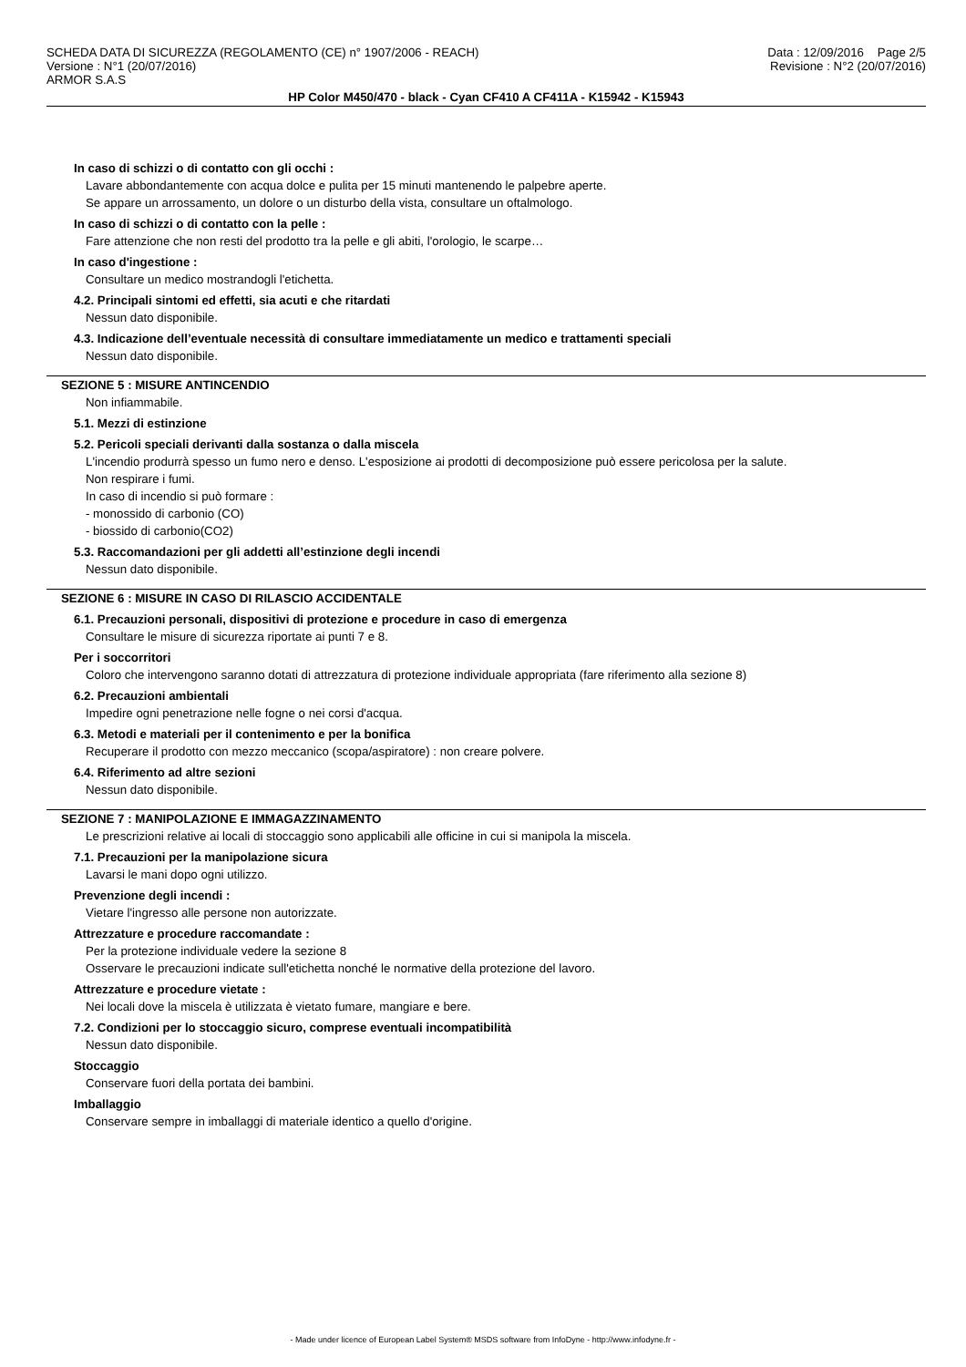SCHEDA DATA DI SICUREZZA (REGOLAMENTO (CE) n° 1907/2006 - REACH)
Versione : N°1 (20/07/2016)
ARMOR S.A.S
Data : 12/09/2016 Page 2/5
Revisione : N°2 (20/07/2016)
HP Color M450/470 - black - Cyan CF410 A CF411A - K15942 - K15943
In caso di schizzi o di contatto con gli occhi :
Lavare abbondantemente con acqua dolce e pulita per 15 minuti mantenendo le palpebre aperte.
Se appare un arrossamento, un dolore o un disturbo della vista, consultare un oftalmologo.
In caso di schizzi o di contatto con la pelle :
Fare attenzione che non resti del prodotto tra la pelle e gli abiti, l'orologio, le scarpe…
In caso d'ingestione :
Consultare un medico mostrandogli l'etichetta.
4.2. Principali sintomi ed effetti, sia acuti e che ritardati
Nessun dato disponibile.
4.3. Indicazione dell’eventuale necessità di consultare immediatamente un medico e trattamenti speciali
Nessun dato disponibile.
SEZIONE 5 : MISURE ANTINCENDIO
Non infiammabile.
5.1. Mezzi di estinzione
5.2. Pericoli speciali derivanti dalla sostanza o dalla miscela
L'incendio produrrà spesso un fumo nero e denso. L'esposizione ai prodotti di decomposizione può essere pericolosa per la salute.
Non respirare i fumi.
In caso di incendio si può formare :
- monossido di carbonio (CO)
- biossido di carbonio(CO2)
5.3. Raccomandazioni per gli addetti all’estinzione degli incendi
Nessun dato disponibile.
SEZIONE 6 : MISURE IN CASO DI RILASCIO ACCIDENTALE
6.1. Precauzioni personali, dispositivi di protezione e procedure in caso di emergenza
Consultare le misure di sicurezza riportate ai punti 7 e 8.
Per i soccorritori
Coloro che intervengono saranno dotati di attrezzatura di protezione individuale appropriata (fare riferimento alla sezione 8)
6.2. Precauzioni ambientali
Impedire ogni penetrazione nelle fogne o nei corsi d'acqua.
6.3. Metodi e materiali per il contenimento e per la bonifica
Recuperare il prodotto con mezzo meccanico (scopa/aspiratore) : non creare polvere.
6.4. Riferimento ad altre sezioni
Nessun dato disponibile.
SEZIONE 7 : MANIPOLAZIONE E IMMAGAZZINAMENTO
Le prescrizioni relative ai locali di stoccaggio sono applicabili alle officine in cui si manipola la miscela.
7.1. Precauzioni per la manipolazione sicura
Lavarsi le mani dopo ogni utilizzo.
Prevenzione degli incendi :
Vietare l'ingresso alle persone non autorizzate.
Attrezzature e procedure raccomandate :
Per la protezione individuale vedere la sezione 8
Osservare le precauzioni indicate sull'etichetta nonché le normative della protezione del lavoro.
Attrezzature e procedure vietate :
Nei locali dove la miscela è utilizzata è vietato fumare, mangiare e bere.
7.2. Condizioni per lo stoccaggio sicuro, comprese eventuali incompatibilità
Nessun dato disponibile.
Stoccaggio
Conservare fuori della portata dei bambini.
Imballaggio
Conservare sempre in imballaggi di materiale identico a quello d'origine.
- Made under licence of European Label System® MSDS software from InfoDyne - http://www.infodyne.fr -